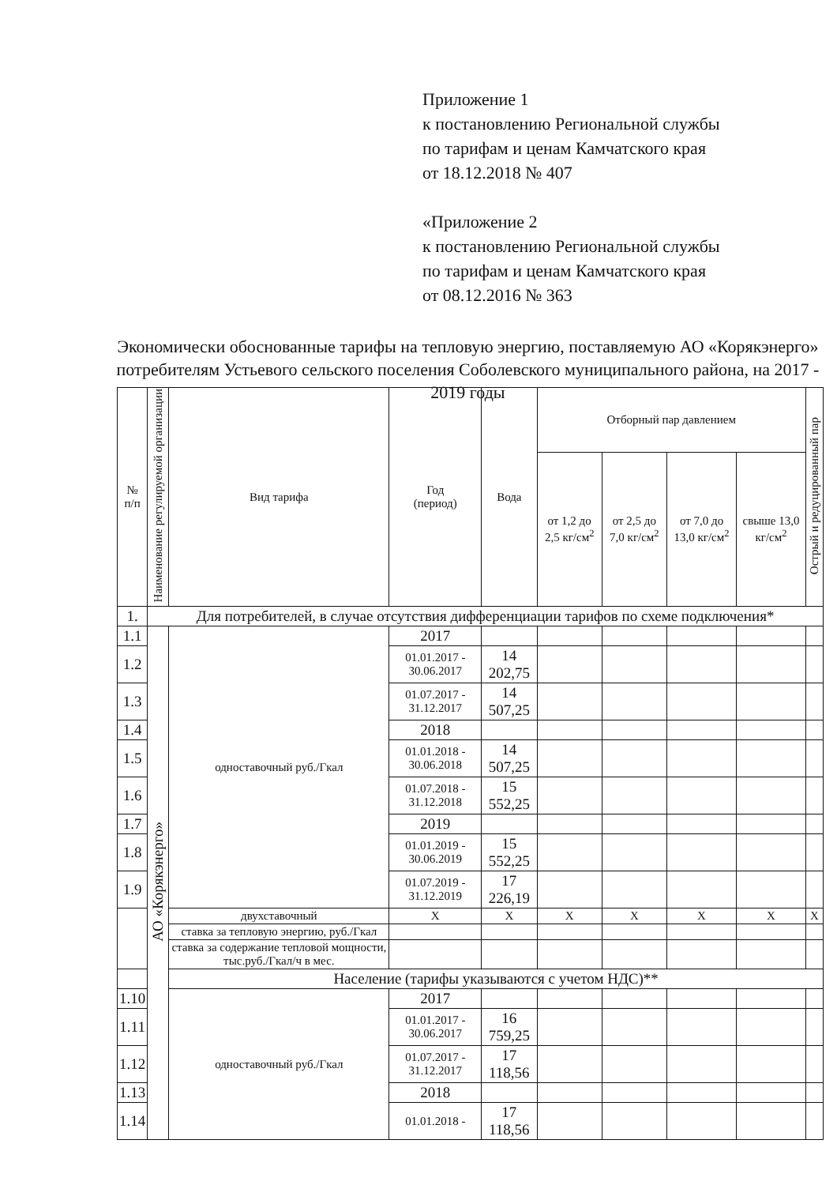Приложение 1
к постановлению Региональной службы
по тарифам и ценам Камчатского края
от 18.12.2018 № 407
«Приложение 2
к постановлению Региональной службы
по тарифам и ценам Камчатского края
от 08.12.2016 № 363
Экономически обоснованные тарифы на тепловую энергию, поставляемую АО «Корякэнерго» потребителям Устьевого сельского поселения Соболевского муниципального района, на 2017 - 2019 годы
| № п/п | Наименование регулируемой организации | Вид тарифа | Год (период) | Вода | Отборный пар давлением | | | | Острый и редуцированный пар |
| --- | --- | --- | --- | --- | --- | --- | --- | --- | --- |
| | | | | | от 1,2 до 2,5 кг/см<sup>2</sup> | от 2,5 до 7,0 кг/см<sup>2</sup> | от 7,0 до 13,0 кг/см<sup>2</sup> | свыше 13,0 кг/см<sup>2</sup> | |
| 1. | Для потребителей, в случае отсутствия дифференциации тарифов по схеме подключения* | | | | | | | | |
| 1.1 | АО «Корякэнерго» | одноставочный руб./Гкал | 2017 | | | | | | |
| 1.2 | | | 01.01.2017 - 30.06.2017 | 14 202,75 | | | | | |
| 1.3 | | | 01.07.2017 - 31.12.2017 | 14 507,25 | | | | | |
| 1.4 | | | 2018 | | | | | | |
| 1.5 | | | 01.01.2018 - 30.06.2018 | 14 507,25 | | | | | |
| 1.6 | | | 01.07.2018 - 31.12.2018 | 15 552,25 | | | | | |
| 1.7 | | | 2019 | | | | | | |
| 1.8 | | | 01.01.2019 - 30.06.2019 | 15 552,25 | | | | | |
| 1.9 | | | 01.07.2019 - 31.12.2019 | 17 226,19 | | | | | |
| | | двухставочный | X | X | X | X | X | X | X |
| | | ставка за тепловую энергию, руб./Гкал | | | | | | | |
| | | ставка за содержание тепловой мощности, тыс.руб./Гкал/ч в мес. | | | | | | | |
| | | Население (тарифы указываются с учетом НДС)** | | | | | | | |
| 1.10 | | одноставочный руб./Гкал | 2017 | | | | | | |
| 1.11 | | | 01.01.2017 - 30.06.2017 | 16 759,25 | | | | | |
| 1.12 | | | 01.07.2017 - 31.12.2017 | 17 118,56 | | | | | |
| 1.13 | | | 2018 | | | | | | |
| 1.14 | | | 01.01.2018 - | 17 118,56 | | | | | |